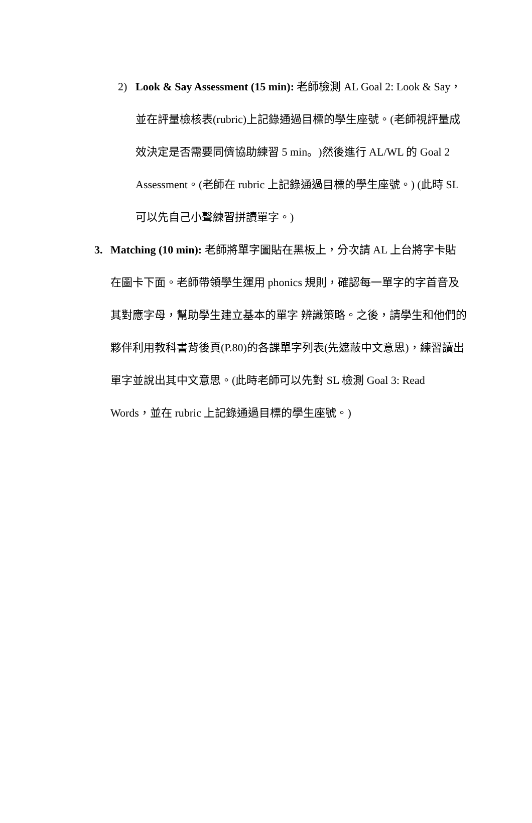2) Look & Say Assessment (15 min): 老師檢測 AL Goal 2: Look & Say，並在評量檢核表(rubric)上記錄通過目標的學生座號。(老師視評量成效決定是否需要同儕協助練習 5 min。)然後進行 AL/WL 的 Goal 2 Assessment。(老師在 rubric 上記錄通過目標的學生座號。) (此時 SL 可以先自己小聲練習拼讀單字。)
3. Matching (10 min): 老師將單字圖貼在黑板上，分次請 AL 上台將字卡貼在圖卡下面。老師帶領學生運用 phonics 規則，確認每一單字的字首音及其對應字母，幫助學生建立基本的單字 辨識策略。之後，請學生和他們的夥伴利用教科書背後頁(P.80)的各課單字列表(先遮蔽中文意思)，練習讀出單字並說出其中文意思。(此時老師可以先對 SL 檢測 Goal 3: Read Words，並在 rubric 上記錄通過目標的學生座號。)